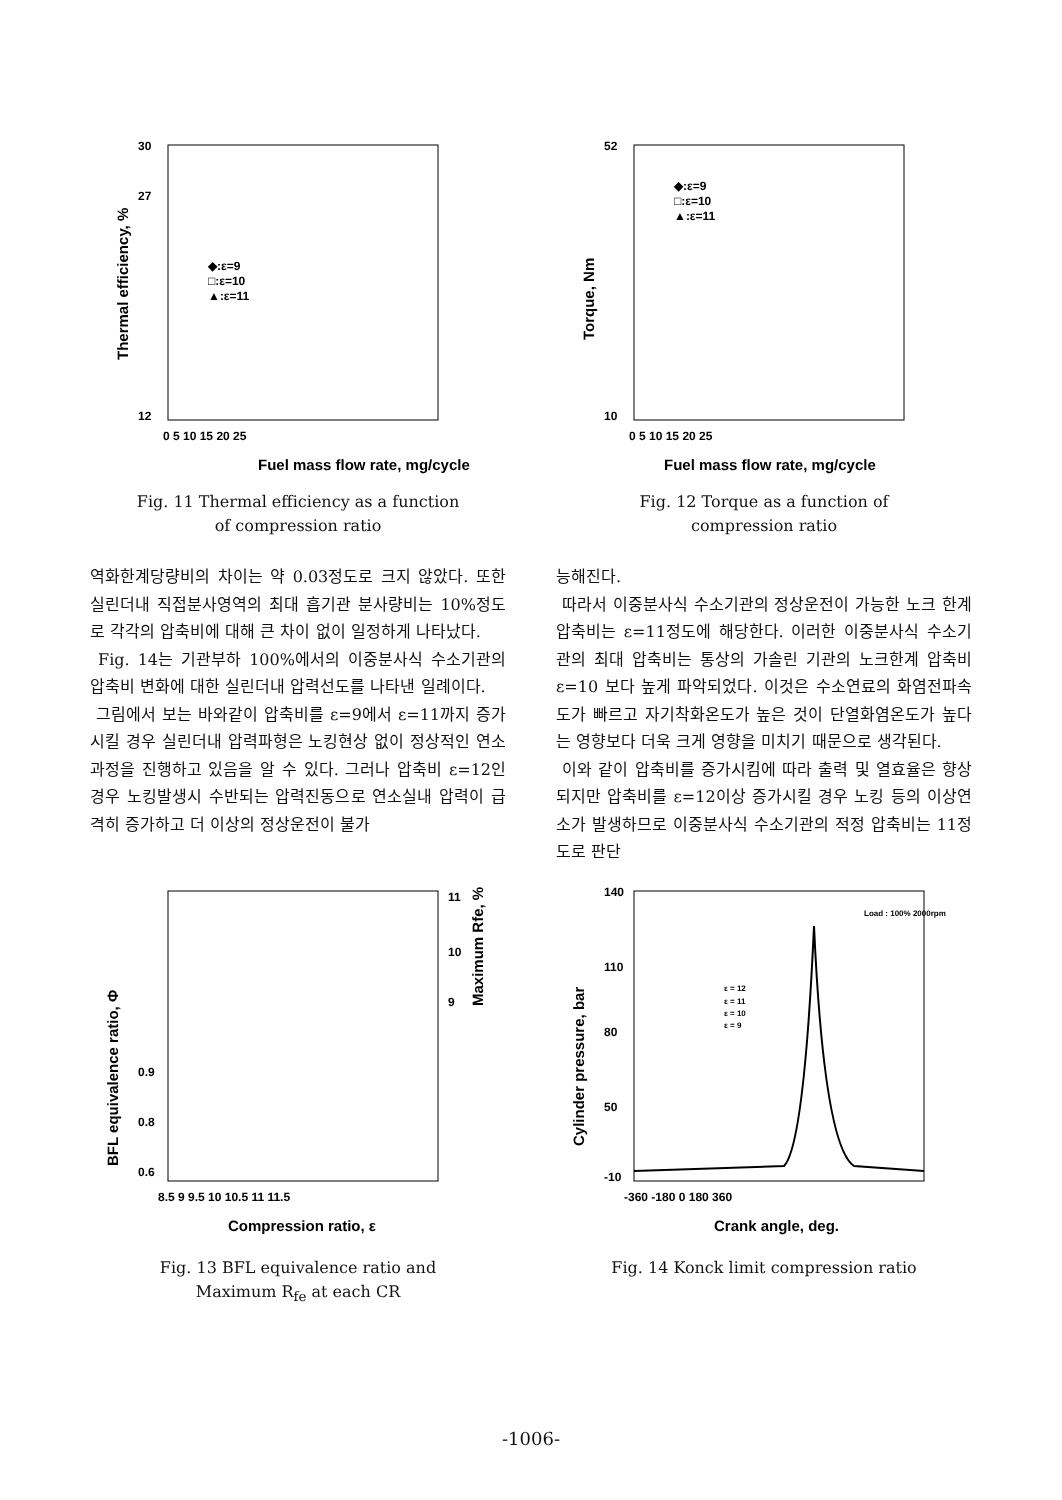30
27
12
Fuel mass flow rate, mg/cycle
0 5 10 15 20 25
◆:ε=9
□:ε=10
▲:ε=11
Thermal efficiency, %
Fig. 11 Thermal efficiency as a function
of compression ratio
52
10
Fuel mass flow rate, mg/cycle
0 5 10 15 20 25
◆:ε=9
□:ε=10
▲:ε=11
Torque, Nm
Fig. 12 Torque as a function of
compression ratio
역화한계당량비의 차이는 약 0.03정도로 크지 않았다. 또한 실린더내 직접분사영역의 최대 흡기관 분사량비는 10%정도로 각각의 압축비에 대해 큰 차이 없이 일정하게 나타났다.
Fig. 14는 기관부하 100%에서의 이중분사식 수소기관의 압축비 변화에 대한 실린더내 압력선도를 나타낸 일례이다.
그림에서 보는 바와같이 압축비를 ε=9에서 ε=11까지 증가시킬 경우 실린더내 압력파형은 노킹현상 없이 정상적인 연소과정을 진행하고 있음을 알 수 있다. 그러나 압축비 ε=12인 경우 노킹발생시 수반되는 압력진동으로 연소실내 압력이 급격히 증가하고 더 이상의 정상운전이 불가
능해진다.
따라서 이중분사식 수소기관의 정상운전이 가능한 노크 한계 압축비는 ε=11정도에 해당한다. 이러한 이중분사식 수소기관의 최대 압축비는 통상의 가솔린 기관의 노크한계 압축비 ε=10 보다 높게 파악되었다. 이것은 수소연료의 화염전파속도가 빠르고 자기착화온도가 높은 것이 단열화염온도가 높다는 영향보다 더욱 크게 영향을 미치기 때문으로 생각된다.
이와 같이 압축비를 증가시킴에 따라 출력 및 열효율은 향상되지만 압축비를 ε=12이상 증가시킬 경우 노킹 등의 이상연소가 발생하므로 이중분사식 수소기관의 적정 압축비는 11정도로 판단
11
10
9
0.9
0.8
0.6
8.5 9 9.5 10 10.5 11 11.5
Compression ratio, ε
BFL equivalence ratio, Φ
Maximum Rfe, %
Fig. 13 BFL equivalence ratio and
Maximum R<sub>fe</sub> at each CR
140
110
80
50
-10
Load : 100% 2000rpm
ε = 12
ε = 11
ε = 10
ε = 9
-360 -180 0 180 360
Crank angle, deg.
Cylinder pressure, bar
Fig. 14 Konck limit compression ratio
-1006-